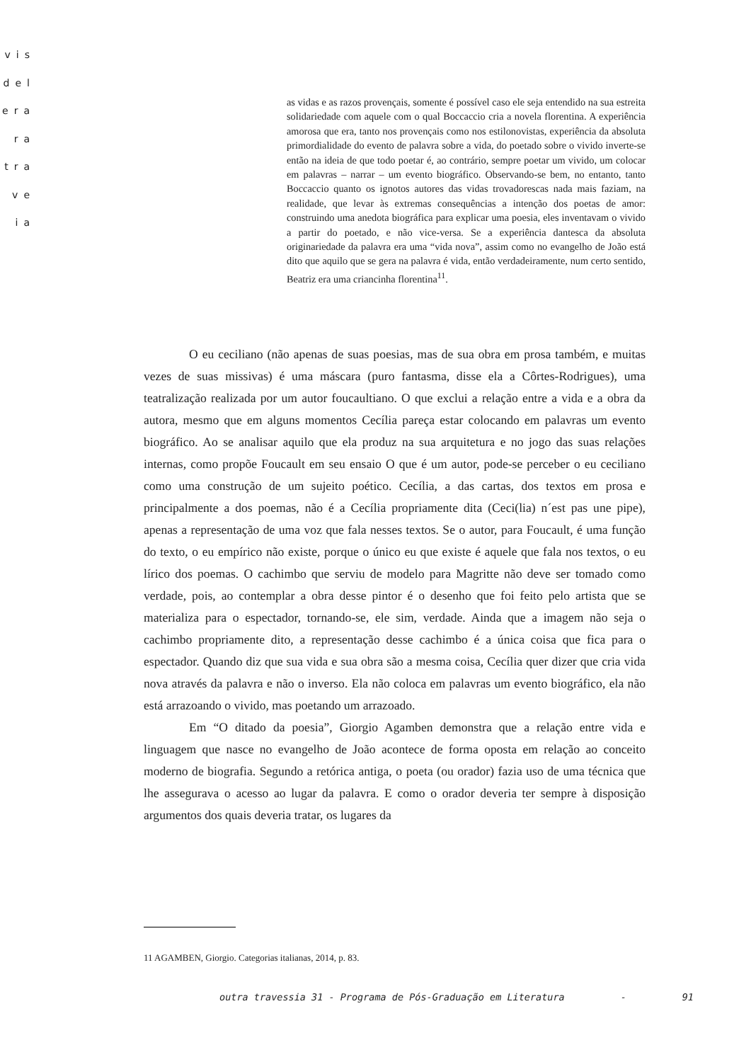vis
del
era
ra
tra
ve
ia
as vidas e as razos provençais, somente é possível caso ele seja entendido na sua estreita solidariedade com aquele com o qual Boccaccio cria a novela florentina. A experiência amorosa que era, tanto nos provençais como nos estilonovistas, experiência da absoluta primordialidade do evento de palavra sobre a vida, do poetado sobre o vivido inverte-se então na ideia de que todo poetar é, ao contrário, sempre poetar um vivido, um colocar em palavras – narrar – um evento biográfico. Observando-se bem, no entanto, tanto Boccaccio quanto os ignotos autores das vidas trovadorescas nada mais faziam, na realidade, que levar às extremas consequências a intenção dos poetas de amor: construindo uma anedota biográfica para explicar uma poesia, eles inventavam o vivido a partir do poetado, e não vice-versa. Se a experiência dantesca da absoluta originariedade da palavra era uma “vida nova”, assim como no evangelho de João está dito que aquilo que se gera na palavra é vida, então verdadeiramente, num certo sentido, Beatriz era uma criancinha florentina<sup>11</sup>.
O eu ceciliano (não apenas de suas poesias, mas de sua obra em prosa também, e muitas vezes de suas missivas) é uma máscara (puro fantasma, disse ela a Côrtes-Rodrigues), uma teatralização realizada por um autor foucaultiano. O que exclui a relação entre a vida e a obra da autora, mesmo que em alguns momentos Cecília pareça estar colocando em palavras um evento biográfico. Ao se analisar aquilo que ela produz na sua arquitetura e no jogo das suas relações internas, como propõe Foucault em seu ensaio O que é um autor, pode-se perceber o eu ceciliano como uma construção de um sujeito poético. Cecília, a das cartas, dos textos em prosa e principalmente a dos poemas, não é a Cecília propriamente dita (Ceci(lia) n´est pas une pipe), apenas a representação de uma voz que fala nesses textos. Se o autor, para Foucault, é uma função do texto, o eu empírico não existe, porque o único eu que existe é aquele que fala nos textos, o eu lírico dos poemas. O cachimbo que serviu de modelo para Magritte não deve ser tomado como verdade, pois, ao contemplar a obra desse pintor é o desenho que foi feito pelo artista que se materializa para o espectador, tornando-se, ele sim, verdade. Ainda que a imagem não seja o cachimbo propriamente dito, a representação desse cachimbo é a única coisa que fica para o espectador. Quando diz que sua vida e sua obra são a mesma coisa, Cecília quer dizer que cria vida nova através da palavra e não o inverso. Ela não coloca em palavras um evento biográfico, ela não está arrazoando o vivido, mas poetando um arrazoado.
Em “O ditado da poesia”, Giorgio Agamben demonstra que a relação entre vida e linguagem que nasce no evangelho de João acontece de forma oposta em relação ao conceito moderno de biografia. Segundo a retórica antiga, o poeta (ou orador) fazia uso de uma técnica que lhe assegurava o acesso ao lugar da palavra. E como o orador deveria ter sempre à disposição argumentos dos quais deveria tratar, os lugares da
11 AGAMBEN, Giorgio. Categorias italianas, 2014, p. 83.
outra travessia 31 - Programa de Pós-Graduação em Literatura - 91